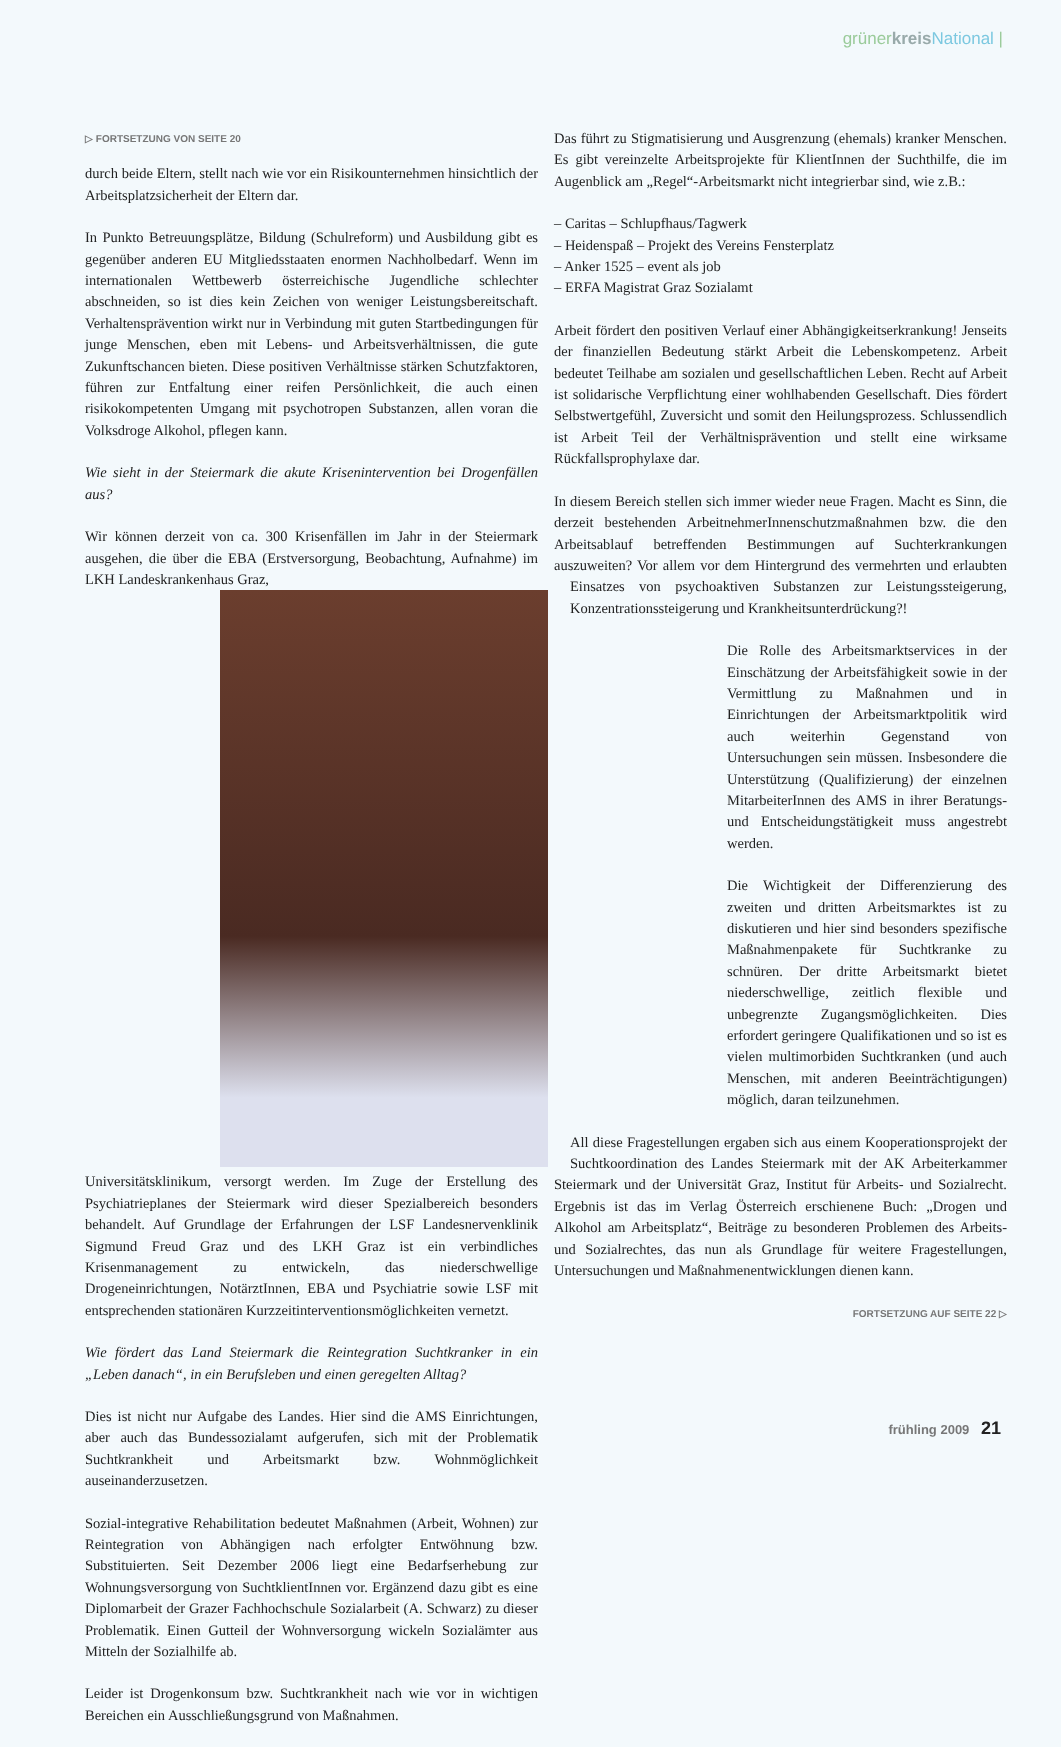grünerkreis National |
▷ FORTSETZUNG VON SEITE 20
durch beide Eltern, stellt nach wie vor ein Risikounternehmen hinsichtlich der Arbeitsplatzsicherheit der Eltern dar.
In Punkto Betreuungsplätze, Bildung (Schulreform) und Ausbildung gibt es gegenüber anderen EU Mitgliedsstaaten enormen Nachholbedarf. Wenn im internationalen Wettbewerb österreichische Jugendliche schlechter abschneiden, so ist dies kein Zeichen von weniger Leistungsbereitschaft. Verhaltensprävention wirkt nur in Verbindung mit guten Startbedingungen für junge Menschen, eben mit Lebens- und Arbeitsverhältnissen, die gute Zukunftschancen bieten. Diese positiven Verhältnisse stärken Schutzfaktoren, führen zur Entfaltung einer reifen Persönlichkeit, die auch einen risikokompetenten Umgang mit psychotropen Substanzen, allen voran die Volksdroge Alkohol, pflegen kann.
Wie sieht in der Steiermark die akute Krisenintervention bei Drogenfällen aus?
Wir können derzeit von ca. 300 Krisenfällen im Jahr in der Steiermark ausgehen, die über die EBA (Erstversorgung, Beobachtung, Aufnahme) im LKH Landeskrankenhaus Graz,
Universitätsklinikum, versorgt werden. Im Zuge der Erstellung des Psychiatrieplanes der Steiermark wird dieser Spezialbereich besonders behandelt. Auf Grundlage der Erfahrungen der LSF Landesnervenklinik Sigmund Freud Graz und des LKH Graz ist ein verbindliches Krisenmanagement zu entwickeln, das niederschwellige Drogeneinrichtungen, NotärztInnen, EBA und Psychiatrie sowie LSF mit entsprechenden stationären Kurzzeitinterventionsmöglichkeiten vernetzt.
Wie fördert das Land Steiermark die Reintegration Suchtkranker in ein „Leben danach“, in ein Berufsleben und einen geregelten Alltag?
Dies ist nicht nur Aufgabe des Landes. Hier sind die AMS Einrichtungen, aber auch das Bundessozialamt aufgerufen, sich mit der Problematik Suchtkrankheit und Arbeitsmarkt bzw. Wohnmöglichkeit auseinanderzusetzen.
Sozial-integrative Rehabilitation bedeutet Maßnahmen (Arbeit, Wohnen) zur Reintegration von Abhängigen nach erfolgter Entwöhnung bzw. Substituierten. Seit Dezember 2006 liegt eine Bedarfserhebung zur Wohnungsversorgung von SuchtklientInnen vor. Ergänzend dazu gibt es eine Diplomarbeit der Grazer Fachhochschule Sozialarbeit (A. Schwarz) zu dieser Problematik. Einen Gutteil der Wohnversorgung wickeln Sozialämter aus Mitteln der Sozialhilfe ab.
Leider ist Drogenkonsum bzw. Suchtkrankheit nach wie vor in wichtigen Bereichen ein Ausschließungsgrund von Maßnahmen.
Das führt zu Stigmatisierung und Ausgrenzung (ehemals) kranker Menschen. Es gibt vereinzelte Arbeitsprojekte für KlientInnen der Suchthilfe, die im Augenblick am „Regel“-Arbeitsmarkt nicht integrierbar sind, wie z.B.:
– Caritas – Schlupfhaus/Tagwerk
– Heidenspaß – Projekt des Vereins Fensterplatz
– Anker 1525 – event als job
– ERFA Magistrat Graz Sozialamt
Arbeit fördert den positiven Verlauf einer Abhängigkeitserkrankung! Jenseits der finanziellen Bedeutung stärkt Arbeit die Lebenskompetenz. Arbeit bedeutet Teilhabe am sozialen und gesellschaftlichen Leben. Recht auf Arbeit ist solidarische Verpflichtung einer wohlhabenden Gesellschaft. Dies fördert Selbstwertgefühl, Zuversicht und somit den Heilungsprozess. Schlussendlich ist Arbeit Teil der Verhältnisprävention und stellt eine wirksame Rückfallsprophylaxe dar.
In diesem Bereich stellen sich immer wieder neue Fragen. Macht es Sinn, die derzeit bestehenden ArbeitnehmerInnenschutzmaßnahmen bzw. die den Arbeitsablauf betreffenden Bestimmungen auf Suchterkrankungen auszuweiten? Vor allem vor dem Hintergrund des vermehrten und erlaubten Einsatzes von psychoaktiven Substanzen zur Leistungssteigerung, Konzentrationssteigerung und Krankheitsunterdrückung?!
Die Rolle des Arbeitsmarktservices in der Einschätzung der Arbeitsfähigkeit sowie in der Vermittlung zu Maßnahmen und in Einrichtungen der Arbeitsmarktpolitik wird auch weiterhin Gegenstand von Untersuchungen sein müssen. Insbesondere die Unterstützung (Qualifizierung) der einzelnen MitarbeiterInnen des AMS in ihrer Beratungs- und Entscheidungstätigkeit muss angestrebt werden.
Die Wichtigkeit der Differenzierung des zweiten und dritten Arbeitsmarktes ist zu diskutieren und hier sind besonders spezifische Maßnahmenpakete für Suchtkranke zu schnüren. Der dritte Arbeitsmarkt bietet niederschwellige, zeitlich flexible und unbegrenzte Zugangsmöglichkeiten. Dies erfordert geringere Qualifikationen und so ist es vielen multimorbiden Suchtkranken (und auch Menschen, mit anderen Beeinträchtigungen) möglich, daran teilzunehmen.
All diese Fragestellungen ergaben sich aus einem Kooperationsprojekt der Suchtkoordination des Landes Steiermark mit der AK Arbeiterkammer Steiermark und der Universität Graz, Institut für Arbeits- und Sozialrecht. Ergebnis ist das im Verlag Österreich erschienene Buch: „Drogen und Alkohol am Arbeitsplatz“, Beiträge zu besonderen Problemen des Arbeits- und Sozialrechtes, das nun als Grundlage für weitere Fragestellungen, Untersuchungen und Maßnahmenentwicklungen dienen kann.
FORTSETZUNG AUF SEITE 22 ▷
frühling 2009 21